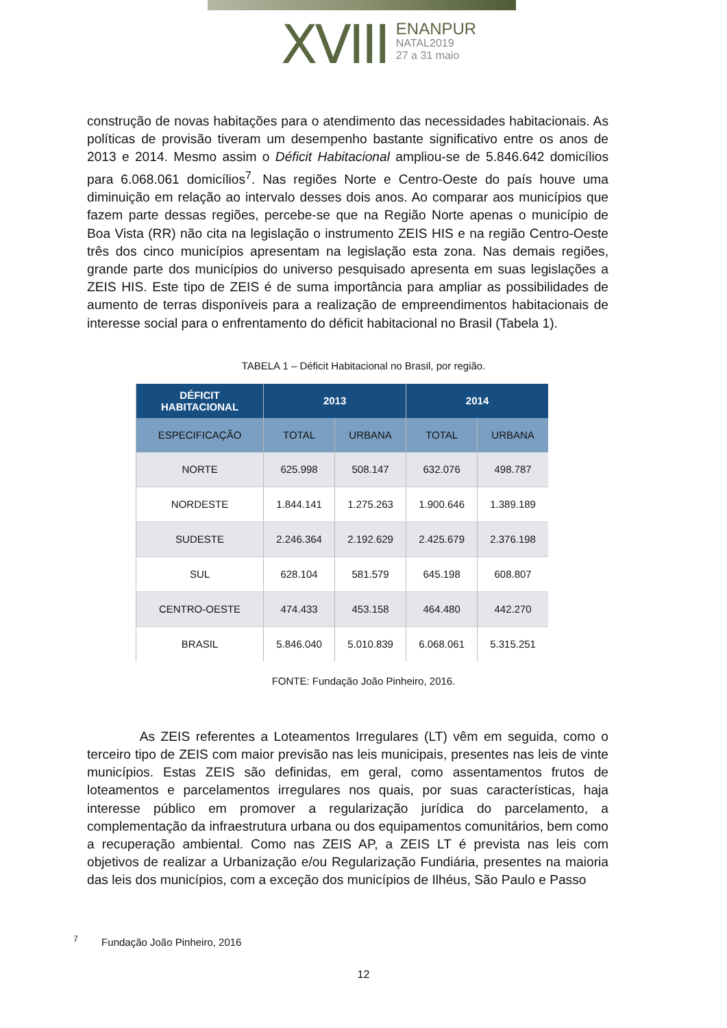XVIII
ENANPUR
NATAL2019
27 a 31 maio
construção de novas habitações para o atendimento das necessidades habitacionais. As políticas de provisão tiveram um desempenho bastante significativo entre os anos de 2013 e 2014. Mesmo assim o Déficit Habitacional ampliou-se de 5.846.642 domicílios para 6.068.061 domicílios<sup>7</sup>. Nas regiões Norte e Centro-Oeste do país houve uma diminuição em relação ao intervalo desses dois anos. Ao comparar aos municípios que fazem parte dessas regiões, percebe-se que na Região Norte apenas o município de Boa Vista (RR) não cita na legislação o instrumento ZEIS HIS e na região Centro-Oeste três dos cinco municípios apresentam na legislação esta zona. Nas demais regiões, grande parte dos municípios do universo pesquisado apresenta em suas legislações a ZEIS HIS. Este tipo de ZEIS é de suma importância para ampliar as possibilidades de aumento de terras disponíveis para a realização de empreendimentos habitacionais de interesse social para o enfrentamento do déficit habitacional no Brasil (Tabela 1).
TABELA 1 – Déficit Habitacional no Brasil, por região.
| DÉFICIT HABITACIONAL | 2013 | | 2014 | |
| --- | --- | --- | --- | --- |
| ESPECIFICAÇÃO | TOTAL | URBANA | TOTAL | URBANA |
| NORTE | 625.998 | 508.147 | 632.076 | 498.787 |
| NORDESTE | 1.844.141 | 1.275.263 | 1.900.646 | 1.389.189 |
| SUDESTE | 2.246.364 | 2.192.629 | 2.425.679 | 2.376.198 |
| SUL | 628.104 | 581.579 | 645.198 | 608.807 |
| CENTRO-OESTE | 474.433 | 453.158 | 464.480 | 442.270 |
| BRASIL | 5.846.040 | 5.010.839 | 6.068.061 | 5.315.251 |
FONTE: Fundação João Pinheiro, 2016.
    As ZEIS referentes a Loteamentos Irregulares (LT) vêm em seguida, como o terceiro tipo de ZEIS com maior previsão nas leis municipais, presentes nas leis de vinte municípios. Estas ZEIS são definidas, em geral, como assentamentos frutos de loteamentos e parcelamentos irregulares nos quais, por suas características, haja interesse público em promover a regularização jurídica do parcelamento, a complementação da infraestrutura urbana ou dos equipamentos comunitários, bem como a recuperação ambiental. Como nas ZEIS AP, a ZEIS LT é prevista nas leis com objetivos de realizar a Urbanização e/ou Regularização Fundiária, presentes na maioria das leis dos municípios, com a exceção dos municípios de Ilhéus, São Paulo e Passo
<sup>7</sup>   Fundação João Pinheiro, 2016
12